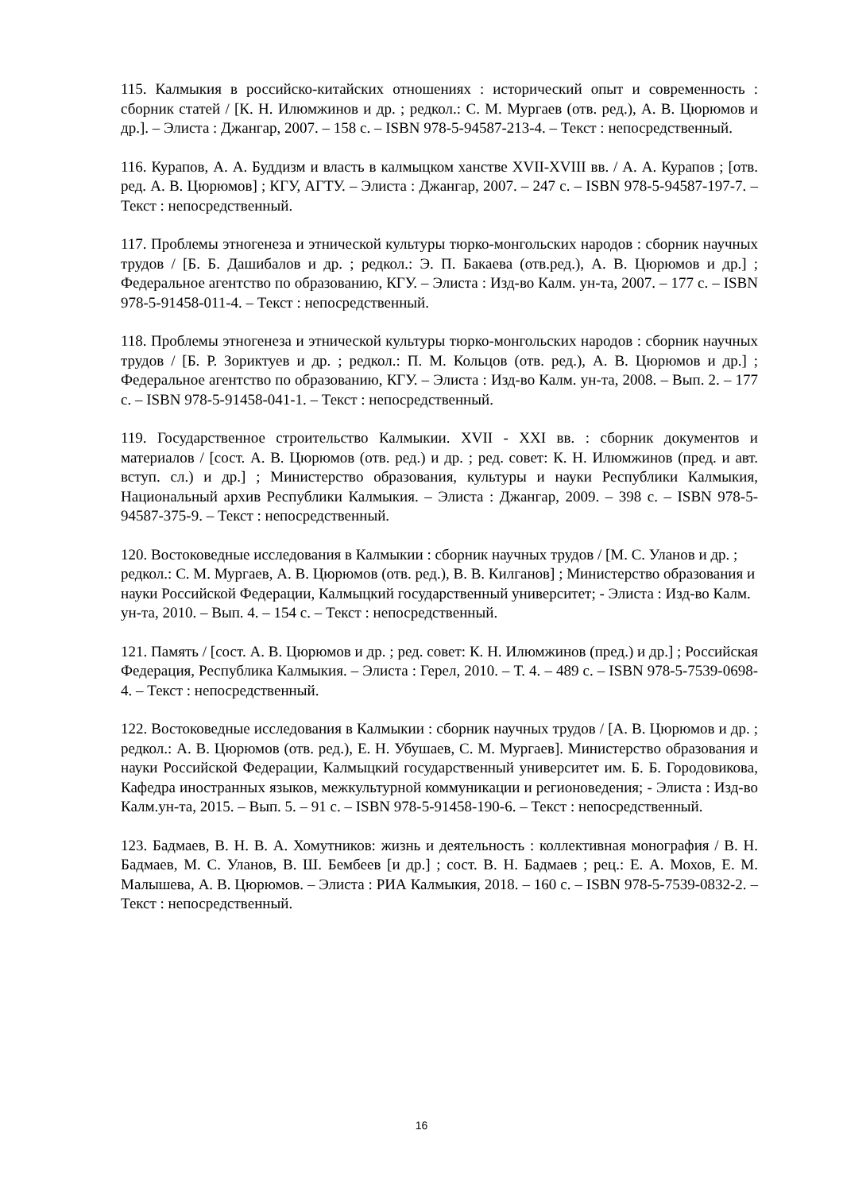115. Калмыкия в российско-китайских отношениях : исторический опыт и современность : сборник статей / [К. Н. Илюмжинов и др. ; редкол.: С. М. Мургаев (отв. ред.), А. В. Цюрюмов и др.]. – Элиста : Джангар, 2007. – 158 с. – ISBN 978-5-94587-213-4. – Текст : непосредственный.
116. Курапов, А. А. Буддизм и власть в калмыцком ханстве XVII-XVIII вв. / А. А. Курапов ; [отв. ред. А. В. Цюрюмов] ; КГУ, АГТУ. – Элиста : Джангар, 2007. – 247 с. – ISBN 978-5-94587-197-7. – Текст : непосредственный.
117. Проблемы этногенеза и этнической культуры тюрко-монгольских народов : сборник научных трудов / [Б. Б. Дашибалов и др. ; редкол.: Э. П. Бакаева (отв.ред.), А. В. Цюрюмов и др.] ; Федеральное агентство по образованию, КГУ. – Элиста : Изд-во Калм. ун-та, 2007. – 177 с. – ISBN 978-5-91458-011-4. – Текст : непосредственный.
118. Проблемы этногенеза и этнической культуры тюрко-монгольских народов : сборник научных трудов / [Б. Р. Зориктуев и др. ; редкол.: П. М. Кольцов (отв. ред.), А. В. Цюрюмов и др.] ; Федеральное агентство по образованию, КГУ. – Элиста : Изд-во Калм. ун-та, 2008. – Вып. 2. – 177 с. – ISBN 978-5-91458-041-1. – Текст : непосредственный.
119. Государственное строительство Калмыкии. XVII - XXI вв. : сборник документов и материалов / [сост. А. В. Цюрюмов (отв. ред.) и др. ; ред. совет: К. Н. Илюмжинов (пред. и авт. вступ. сл.) и др.] ; Министерство образования, культуры и науки Республики Калмыкия, Национальный архив Республики Калмыкия. – Элиста : Джангар, 2009. – 398 с. – ISBN 978-5-94587-375-9. – Текст : непосредственный.
120. Востоковедные исследования в Калмыкии : сборник научных трудов / [М. С. Уланов и др. ; редкол.: С. М. Мургаев, А. В. Цюрюмов (отв. ред.), В. В. Килганов] ; Министерство образования и науки Российской Федерации, Калмыцкий государственный университет; - Элиста : Изд-во Калм. ун-та, 2010. – Вып. 4. – 154 с. – Текст : непосредственный.
121. Память / [сост. А. В. Цюрюмов и др. ; ред. совет: К. Н. Илюмжинов (пред.) и др.] ; Российская Федерация, Республика Калмыкия. – Элиста : Герел, 2010. – Т. 4. – 489 с. – ISBN 978-5-7539-0698-4. – Текст : непосредственный.
122. Востоковедные исследования в Калмыкии : сборник научных трудов / [А. В. Цюрюмов и др. ; редкол.: А. В. Цюрюмов (отв. ред.), Е. Н. Убушаев, С. М. Мургаев]. Министерство образования и науки Российской Федерации, Калмыцкий государственный университет им. Б. Б. Городовикова, Кафедра иностранных языков, межкультурной коммуникации и регионоведения; - Элиста : Изд-во Калм.ун-та, 2015. – Вып. 5. – 91 с. – ISBN 978-5-91458-190-6. – Текст : непосредственный.
123. Бадмаев, В. Н. В. А. Хомутников: жизнь и деятельность : коллективная монография / В. Н. Бадмаев, М. С. Уланов, В. Ш. Бембеев [и др.] ; сост. В. Н. Бадмаев ; рец.: Е. А. Мохов, Е. М. Малышева, А. В. Цюрюмов. – Элиста : РИА Калмыкия, 2018. – 160 с. – ISBN 978-5-7539-0832-2. – Текст : непосредственный.
16